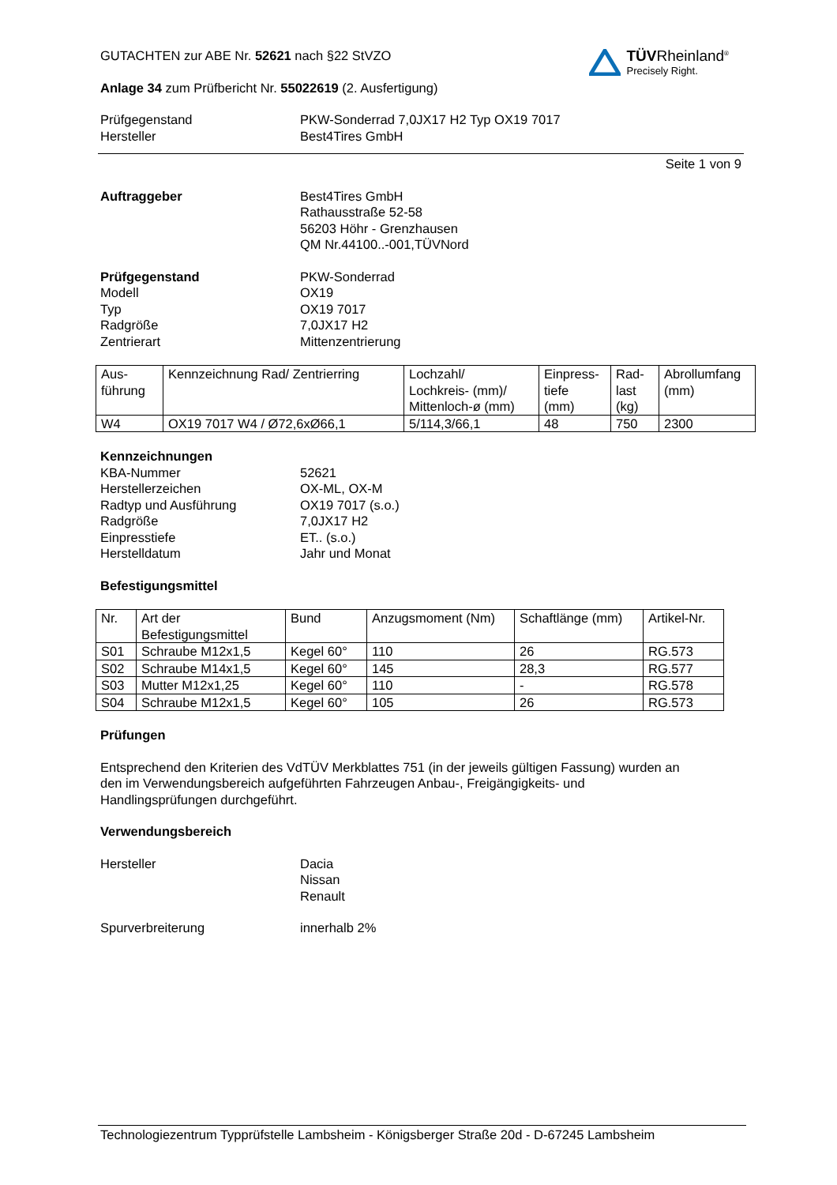GUTACHTEN zur ABE Nr. 52621 nach §22 StVZO
TÜVRheinland<sup>®</sup>
Precisely Right.
Anlage 34 zum Prüfbericht Nr. 55022619 (2. Ausfertigung)
Prüfgegenstand
Hersteller
PKW-Sonderrad 7,0JX17 H2 Typ OX19 7017
Best4Tires GmbH
Seite 1 von 9
Auftraggeber Best4Tires GmbH
Rathausstraße 52-58
56203 Höhr - Grenzhausen
QM Nr.44100..-001,TÜVNord
Prüfgegenstand
Modell
Typ
Radgröße
Zentrierart
PKW-Sonderrad
OX19
OX19 7017
7,0JX17 H2
Mittenzentrierung
| Aus- führung | Kennzeichnung Rad/ Zentrierring | Lochzahl/ Lochkreis- (mm)/ Mittenloch-ø (mm) | Einpress- tiefe (mm) | Rad- last (kg) | Abrollumfang (mm) |
| W4 | OX19 7017 W4 / Ø72,6xØ66,1 | 5/114,3/66,1 | 48 | 750 | 2300 |
Kennzeichnungen
KBA-Nummer
Herstellerzeichen
Radtyp und Ausführung
Radgröße
Einpresstiefe
Herstelldatum
52621
OX-ML, OX-M
OX19 7017 (s.o.)
7,0JX17 H2
ET.. (s.o.)
Jahr und Monat
Befestigungsmittel
| Nr. | Art der Befestigungsmittel | Bund | Anzugsmoment (Nm) | Schaftlänge (mm) | Artikel-Nr. |
| S01 | Schraube M12x1,5 | Kegel 60° | 110 | 26 | RG.573 |
| S02 | Schraube M14x1,5 | Kegel 60° | 145 | 28,3 | RG.577 |
| S03 | Mutter M12x1,25 | Kegel 60° | 110 | - | RG.578 |
| S04 | Schraube M12x1,5 | Kegel 60° | 105 | 26 | RG.573 |
Prüfungen
Entsprechend den Kriterien des VdTÜV Merkblattes 751 (in der jeweils gültigen Fassung) wurden an
den im Verwendungsbereich aufgeführten Fahrzeugen Anbau-, Freigängigkeits- und
Handlingsprüfungen durchgeführt.
Verwendungsbereich
Hersteller Dacia
Nissan
Renault
Spurverbreiterung innerhalb 2%
Technologiezentrum Typprüfstelle Lambsheim - Königsberger Straße 20d - D-67245 Lambsheim